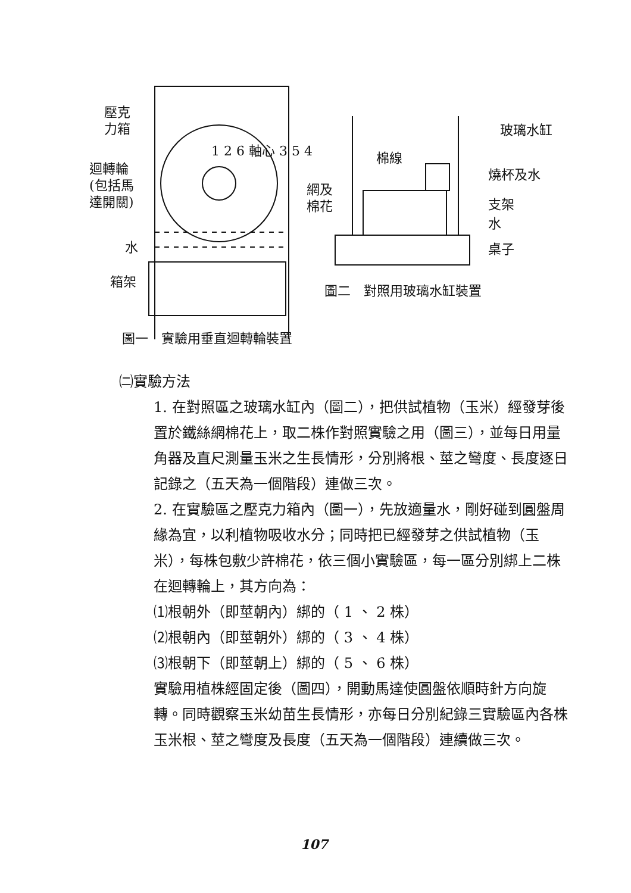壓克
力箱
迴轉輪
(包括馬
達開關)
1 2 6 軸心 3 5 4
水
箱架
玻璃水缸
棉線
燒杯及水
網及
棉花
支架
水
桌子
圖二　對照用玻璃水缸裝置
圖一　實驗用垂直迴轉輪裝置
㈡實驗方法
1. 在對照區之玻璃水缸內（圖二），把供試植物（玉米）經發芽後置於鐵絲網棉花上，取二株作對照實驗之用（圖三），並每日用量角器及直尺測量玉米之生長情形，分別將根、莖之彎度、長度逐日記錄之（五天為一個階段）連做三次。
2. 在實驗區之壓克力箱內（圖一），先放適量水，剛好碰到圓盤周緣為宜，以利植物吸收水分；同時把已經發芽之供試植物（玉米），每株包敷少許棉花，依三個小實驗區，每一區分別綁上二株在迴轉輪上，其方向為：
⑴根朝外（即莖朝內）綁的（ 1 、 2 株）
⑵根朝內（即莖朝外）綁的（ 3 、 4 株）
⑶根朝下（即莖朝上）綁的（ 5 、 6 株）
實驗用植株經固定後（圖四），開動馬達使圓盤依順時針方向旋轉。同時觀察玉米幼苗生長情形，亦每日分別紀錄三實驗區內各株玉米根、莖之彎度及長度（五天為一個階段）連續做三次。
107